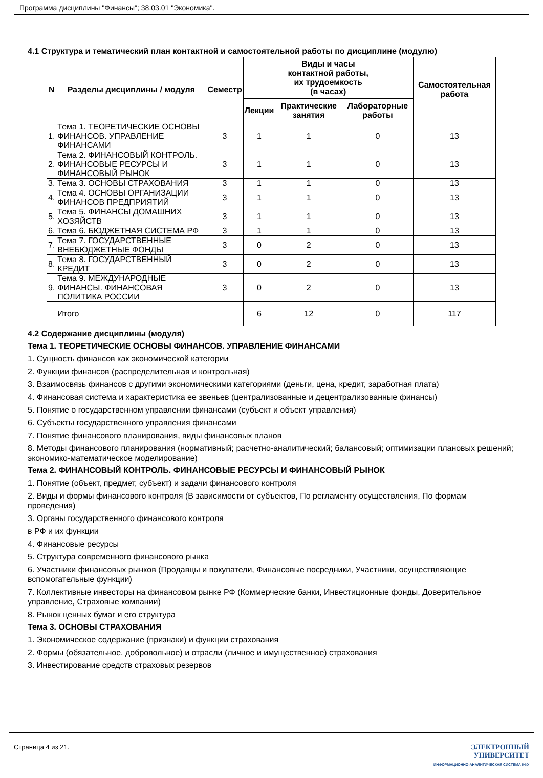Программа дисциплины "Финансы"; 38.03.01 "Экономика".
4.1 Структура и тематический план контактной и самостоятельной работы по дисциплине (модулю)
| N | Разделы дисциплины / модуля | Семестр | Виды и часы контактной работы, их трудоемкость (в часах) | | | Самостоятельная работа |
| --- | --- | --- | --- | --- | --- | --- |
| | | | Лекции | Практические занятия | Лабораторные работы | |
| 1. | Тема 1. ТЕОРЕТИЧЕСКИЕ ОСНОВЫ ФИНАНСОВ. УПРАВЛЕНИЕ ФИНАНСАМИ | 3 | 1 | 1 | 0 | 13 |
| 2. | Тема 2. ФИНАНСОВЫЙ КОНТРОЛЬ. ФИНАНСОВЫЕ РЕСУРСЫ И ФИНАНСОВЫЙ РЫНОК | 3 | 1 | 1 | 0 | 13 |
| 3. | Тема 3. ОСНОВЫ СТРАХОВАНИЯ | 3 | 1 | 1 | 0 | 13 |
| 4. | Тема 4. ОСНОВЫ ОРГАНИЗАЦИИ ФИНАНСОВ ПРЕДПРИЯТИЙ | 3 | 1 | 1 | 0 | 13 |
| 5. | Тема 5. ФИНАНСЫ ДОМАШНИХ ХОЗЯЙСТВ | 3 | 1 | 1 | 0 | 13 |
| 6. | Тема 6. БЮДЖЕТНАЯ СИСТЕМА РФ | 3 | 1 | 1 | 0 | 13 |
| 7. | Тема 7. ГОСУДАРСТВЕННЫЕ ВНЕБЮДЖЕТНЫЕ ФОНДЫ | 3 | 0 | 2 | 0 | 13 |
| 8. | Тема 8. ГОСУДАРСТВЕННЫЙ КРЕДИТ | 3 | 0 | 2 | 0 | 13 |
| 9. | Тема 9. МЕЖДУНАРОДНЫЕ ФИНАНСЫ. ФИНАНСОВАЯ ПОЛИТИКА РОССИИ | 3 | 0 | 2 | 0 | 13 |
| | Итого | | 6 | 12 | 0 | 117 |
4.2 Содержание дисциплины (модуля)
Тема 1. ТЕОРЕТИЧЕСКИЕ ОСНОВЫ ФИНАНСОВ. УПРАВЛЕНИЕ ФИНАНСАМИ
1. Сущность финансов как экономической категории
2. Функции финансов (распределительная и контрольная)
3. Взаимосвязь финансов с другими экономическими категориями (деньги, цена, кредит, заработная плата)
4. Финансовая система и характеристика ее звеньев (централизованные и децентрализованные финансы)
5. Понятие о государственном управлении финансами (субъект и объект управления)
6. Субъекты государственного управления финансами
7. Понятие финансового планирования, виды финансовых планов
8. Методы финансового планирования (нормативный; расчетно-аналитический; балансовый; оптимизации плановых решений; экономико-математическое моделирование)
Тема 2. ФИНАНСОВЫЙ КОНТРОЛЬ. ФИНАНСОВЫЕ РЕСУРСЫ И ФИНАНСОВЫЙ РЫНОК
1. Понятие (объект, предмет, субъект) и задачи финансового контроля
2. Виды и формы финансового контроля (В зависимости от субъектов, По регламенту осуществления, По формам проведения)
3. Органы государственного финансового контроля
в РФ и их функции
4. Финансовые ресурсы
5. Структура современного финансового рынка
6. Участники финансовых рынков (Продавцы и покупатели, Финансовые посредники, Участники, осуществляющие вспомогательные функции)
7. Коллективные инвесторы на финансовом рынке РФ (Коммерческие банки, Инвестиционные фонды, Доверительное управление, Страховые компании)
8. Рынок ценных бумаг и его структура
Тема 3. ОСНОВЫ СТРАХОВАНИЯ
1. Экономическое содержание (признаки) и функции страхования
2. Формы (обязательное, добровольное) и отрасли (личное и имущественное) страхования
3. Инвестирование средств страховых резервов
Страница 4 из 21. ЭЛЕКТРОННЫЙ
УНИВЕРСИТЕТ
ИНФОРМАЦИОННО-АНАЛИТИЧЕСКАЯ СИСТЕМА КФУ